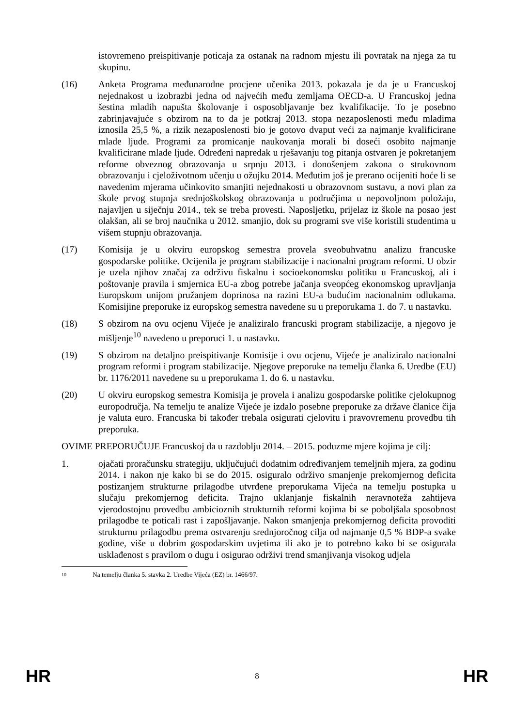istovremeno preispitivanje poticaja za ostanak na radnom mjestu ili povratak na njega za tu skupinu.
(16) Anketa Programa međunarodne procjene učenika 2013. pokazala je da je u Francuskoj nejednakost u izobrazbi jedna od najvećih među zemljama OECD-a. U Francuskoj jedna šestina mladih napušta školovanje i osposobljavanje bez kvalifikacije. To je posebno zabrinjavajuće s obzirom na to da je potkraj 2013. stopa nezaposlenosti među mladima iznosila 25,5 %, a rizik nezaposlenosti bio je gotovo dvaput veći za najmanje kvalificirane mlade ljude. Programi za promicanje naukovanja morali bi doseći osobito najmanje kvalificirane mlade ljude. Određeni napredak u rješavanju tog pitanja ostvaren je pokretanjem reforme obveznog obrazovanja u srpnju 2013. i donošenjem zakona o strukovnom obrazovanju i cjeloživotnom učenju u ožujku 2014. Međutim još je prerano ocijeniti hoće li se navedenim mjerama učinkovito smanjiti nejednakosti u obrazovnom sustavu, a novi plan za škole prvog stupnja srednjoškolskog obrazovanja u područjima u nepovoljnom položaju, najavljen u siječnju 2014., tek se treba provesti. Naposljetku, prijelaz iz škole na posao jest olakšan, ali se broj naučnika u 2012. smanjio, dok su programi sve više koristili studentima u višem stupnju obrazovanja.
(17) Komisija je u okviru europskog semestra provela sveobuhvatnu analizu francuske gospodarske politike. Ocijenila je program stabilizacije i nacionalni program reformi. U obzir je uzela njihov značaj za održivu fiskalnu i socioekonomsku politiku u Francuskoj, ali i poštovanje pravila i smjernica EU-a zbog potrebe jačanja sveopćeg ekonomskog upravljanja Europskom unijom pružanjem doprinosa na razini EU-a budućim nacionalnim odlukama. Komisijine preporuke iz europskog semestra navedene su u preporukama 1. do 7. u nastavku.
(18) S obzirom na ovu ocjenu Vijeće je analiziralo francuski program stabilizacije, a njegovo je mišljenje<sup>10</sup> navedeno u preporuci 1. u nastavku.
(19) S obzirom na detaljno preispitivanje Komisije i ovu ocjenu, Vijeće je analiziralo nacionalni program reformi i program stabilizacije. Njegove preporuke na temelju članka 6. Uredbe (EU) br. 1176/2011 navedene su u preporukama 1. do 6. u nastavku.
(20) U okviru europskog semestra Komisija je provela i analizu gospodarske politike cjelokupnog europodručja. Na temelju te analize Vijeće je izdalo posebne preporuke za države članice čija je valuta euro. Francuska bi također trebala osigurati cjelovitu i pravovremenu provedbu tih preporuka.
OVIME PREPORUČUJE Francuskoj da u razdoblju 2014. – 2015. poduzme mjere kojima je cilj:
1. ojačati proračunsku strategiju, uključujući dodatnim određivanjem temeljnih mjera, za godinu 2014. i nakon nje kako bi se do 2015. osiguralo održivo smanjenje prekomjernog deficita postizanjem strukturne prilagodbe utvrđene preporukama Vijeća na temelju postupka u slučaju prekomjernog deficita. Trajno uklanjanje fiskalnih neravnoteža zahtijeva vjerodostojnu provedbu ambicioznih strukturnih reformi kojima bi se poboljšala sposobnost prilagodbe te poticali rast i zapošljavanje. Nakon smanjenja prekomjernog deficita provoditi strukturnu prilagodbu prema ostvarenju srednjoročnog cilja od najmanje 0,5 % BDP-a svake godine, više u dobrim gospodarskim uvjetima ili ako je to potrebno kako bi se osigurala usklađenost s pravilom o dugu i osigurao održivi trend smanjivanja visokog udjela
10 Na temelju članka 5. stavka 2. Uredbe Vijeća (EZ) br. 1466/97.
HR 8 HR